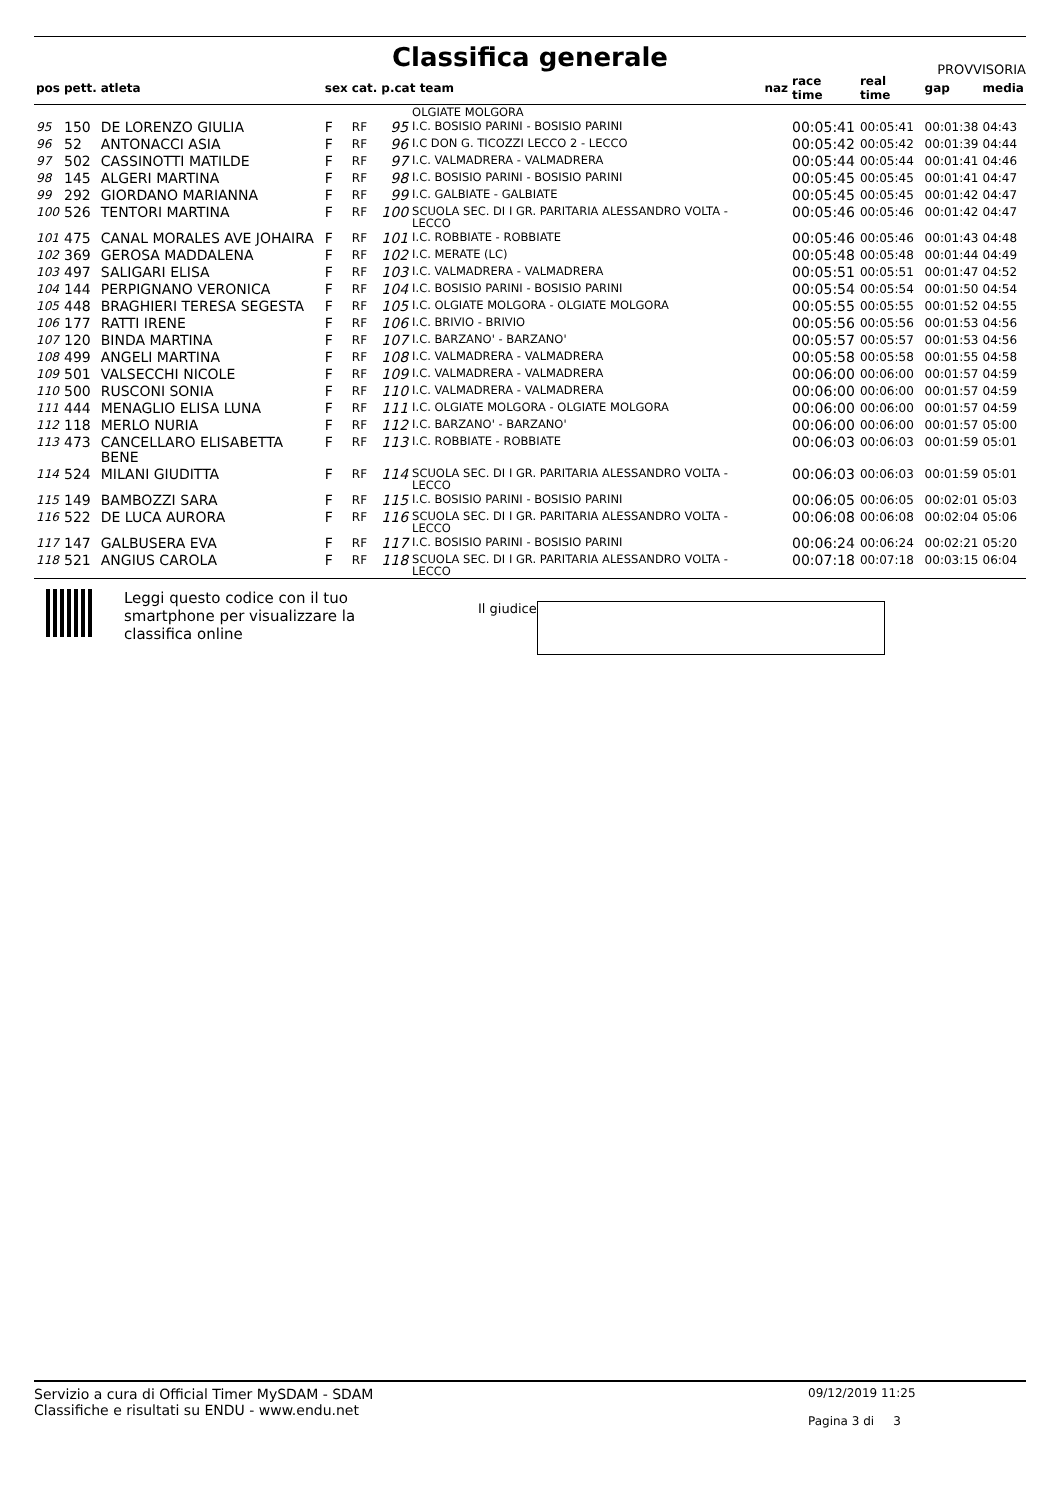Classifica generale
PROVVISORIA
| pos | pett. | atleta | sex | cat. | p.cat team | | naz | race time | real time | gap | media |
| --- | --- | --- | --- | --- | --- | --- | --- | --- | --- | --- | --- |
| | | | | | | OLGIATE MOLGORA | | | | | |
| 95 | 150 | DE LORENZO GIULIA | F | RF | 95 | I.C. BOSISIO PARINI - BOSISIO PARINI | | 00:05:41 | 00:05:41 | 00:01:38 | 04:43 |
| 96 | 52 | ANTONACCI ASIA | F | RF | 96 | I.C DON G. TICOZZI LECCO 2 - LECCO | | 00:05:42 | 00:05:42 | 00:01:39 | 04:44 |
| 97 | 502 | CASSINOTTI MATILDE | F | RF | 97 | I.C. VALMADRERA - VALMADRERA | | 00:05:44 | 00:05:44 | 00:01:41 | 04:46 |
| 98 | 145 | ALGERI MARTINA | F | RF | 98 | I.C. BOSISIO PARINI - BOSISIO PARINI | | 00:05:45 | 00:05:45 | 00:01:41 | 04:47 |
| 99 | 292 | GIORDANO MARIANNA | F | RF | 99 | I.C. GALBIATE - GALBIATE | | 00:05:45 | 00:05:45 | 00:01:42 | 04:47 |
| 100 | 526 | TENTORI MARTINA | F | RF | 100 | SCUOLA SEC. DI I GR. PARITARIA ALESSANDRO VOLTA - LECCO | | 00:05:46 | 00:05:46 | 00:01:42 | 04:47 |
| 101 | 475 | CANAL MORALES AVE JOHAIRA | F | RF | 101 | I.C. ROBBIATE - ROBBIATE | | 00:05:46 | 00:05:46 | 00:01:43 | 04:48 |
| 102 | 369 | GEROSA MADDALENA | F | RF | 102 | I.C. MERATE (LC) | | 00:05:48 | 00:05:48 | 00:01:44 | 04:49 |
| 103 | 497 | SALIGARI ELISA | F | RF | 103 | I.C. VALMADRERA - VALMADRERA | | 00:05:51 | 00:05:51 | 00:01:47 | 04:52 |
| 104 | 144 | PERPIGNANO VERONICA | F | RF | 104 | I.C. BOSISIO PARINI - BOSISIO PARINI | | 00:05:54 | 00:05:54 | 00:01:50 | 04:54 |
| 105 | 448 | BRAGHIERI TERESA SEGESTA | F | RF | 105 | I.C. OLGIATE MOLGORA - OLGIATE MOLGORA | | 00:05:55 | 00:05:55 | 00:01:52 | 04:55 |
| 106 | 177 | RATTI IRENE | F | RF | 106 | I.C. BRIVIO - BRIVIO | | 00:05:56 | 00:05:56 | 00:01:53 | 04:56 |
| 107 | 120 | BINDA MARTINA | F | RF | 107 | I.C. BARZANO' - BARZANO' | | 00:05:57 | 00:05:57 | 00:01:53 | 04:56 |
| 108 | 499 | ANGELI MARTINA | F | RF | 108 | I.C. VALMADRERA - VALMADRERA | | 00:05:58 | 00:05:58 | 00:01:55 | 04:58 |
| 109 | 501 | VALSECCHI NICOLE | F | RF | 109 | I.C. VALMADRERA - VALMADRERA | | 00:06:00 | 00:06:00 | 00:01:57 | 04:59 |
| 110 | 500 | RUSCONI SONIA | F | RF | 110 | I.C. VALMADRERA - VALMADRERA | | 00:06:00 | 00:06:00 | 00:01:57 | 04:59 |
| 111 | 444 | MENAGLIO ELISA LUNA | F | RF | 111 | I.C. OLGIATE MOLGORA - OLGIATE MOLGORA | | 00:06:00 | 00:06:00 | 00:01:57 | 04:59 |
| 112 | 118 | MERLO NURIA | F | RF | 112 | I.C. BARZANO' - BARZANO' | | 00:06:00 | 00:06:00 | 00:01:57 | 05:00 |
| 113 | 473 | CANCELLARO ELISABETTA BENE | F | RF | 113 | I.C. ROBBIATE - ROBBIATE | | 00:06:03 | 00:06:03 | 00:01:59 | 05:01 |
| 114 | 524 | MILANI GIUDITTA | F | RF | 114 | SCUOLA SEC. DI I GR. PARITARIA ALESSANDRO VOLTA - LECCO | | 00:06:03 | 00:06:03 | 00:01:59 | 05:01 |
| 115 | 149 | BAMBOZZI SARA | F | RF | 115 | I.C. BOSISIO PARINI - BOSISIO PARINI | | 00:06:05 | 00:06:05 | 00:02:01 | 05:03 |
| 116 | 522 | DE LUCA AURORA | F | RF | 116 | SCUOLA SEC. DI I GR. PARITARIA ALESSANDRO VOLTA - LECCO | | 00:06:08 | 00:06:08 | 00:02:04 | 05:06 |
| 117 | 147 | GALBUSERA EVA | F | RF | 117 | I.C. BOSISIO PARINI - BOSISIO PARINI | | 00:06:24 | 00:06:24 | 00:02:21 | 05:20 |
| 118 | 521 | ANGIUS CAROLA | F | RF | 118 | SCUOLA SEC. DI I GR. PARITARIA ALESSANDRO VOLTA - LECCO | | 00:07:18 | 00:07:18 | 00:03:15 | 06:04 |
Leggi questo codice con il tuo smartphone per visualizzare la classifica online
Il giudice
Servizio a cura di Official Timer MySDAM - SDAM
Classifiche e risultati su ENDU - www.endu.net
09/12/2019 11:25
Pagina 3 di 3